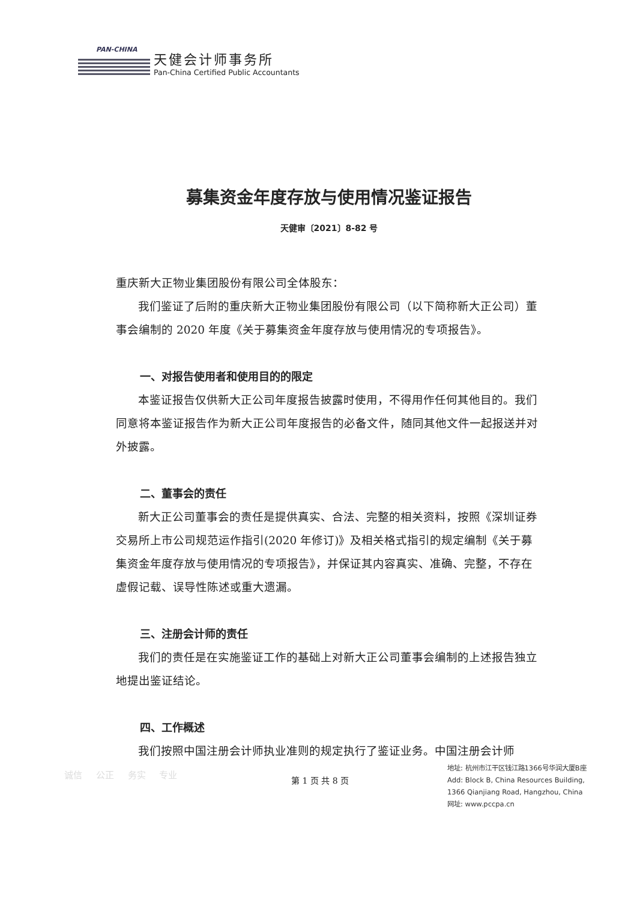PAN-CHINA
天健会计师事务所
Pan-China Certified Public Accountants
募集资金年度存放与使用情况鉴证报告
天健审〔2021〕8-82 号
重庆新大正物业集团股份有限公司全体股东：
我们鉴证了后附的重庆新大正物业集团股份有限公司（以下简称新大正公司）董事会编制的 2020 年度《关于募集资金年度存放与使用情况的专项报告》。
一、对报告使用者和使用目的的限定
本鉴证报告仅供新大正公司年度报告披露时使用，不得用作任何其他目的。我们同意将本鉴证报告作为新大正公司年度报告的必备文件，随同其他文件一起报送并对外披露。
二、董事会的责任
新大正公司董事会的责任是提供真实、合法、完整的相关资料，按照《深圳证券交易所上市公司规范运作指引(2020 年修订)》及相关格式指引的规定编制《关于募集资金年度存放与使用情况的专项报告》，并保证其内容真实、准确、完整，不存在虚假记载、误导性陈述或重大遗漏。
三、注册会计师的责任
我们的责任是在实施鉴证工作的基础上对新大正公司董事会编制的上述报告独立地提出鉴证结论。
四、工作概述
我们按照中国注册会计师执业准则的规定执行了鉴证业务。中国注册会计师
诚信 公正 务实 专业
第 1 页 共 8 页
地址: 杭州市江干区钱江路1366号华润大厦B座
Add: Block B, China Resources Building,
1366 Qianjiang Road, Hangzhou, China
网址: www.pccpa.cn